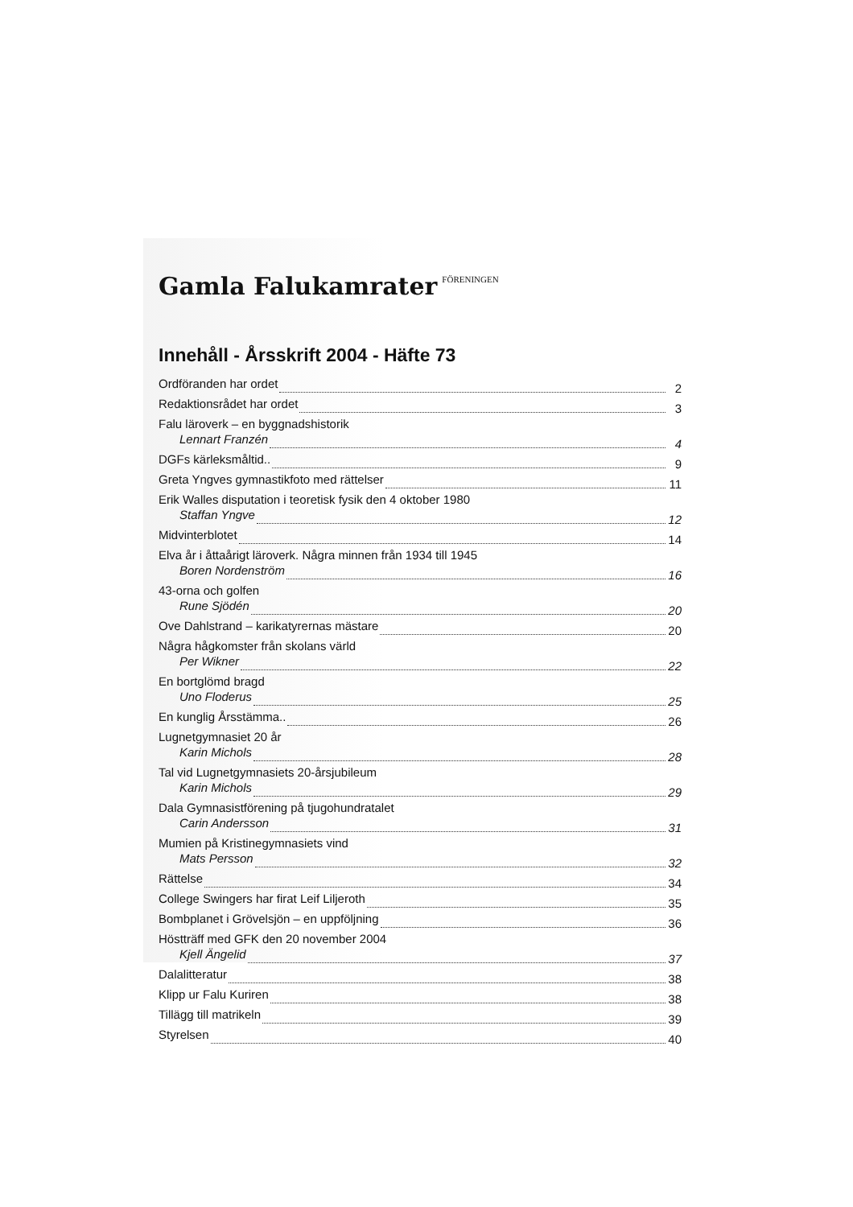Gamla Falukamrater FÖRENINGEN
Innehåll - Årsskrift 2004 - Häfte 73
Ordföranden har ordet 2
Redaktionsrådet har ordet 3
Falu läroverk – en byggnadshistorik
Lennart Franzén 4
DGFs kärleksmåltid.. 9
Greta Yngves gymnastikfoto med rättelser 11
Erik Walles disputation i teoretisk fysik den 4 oktober 1980
Staffan Yngve 12
Midvinterblotet 14
Elva år i åttaårigt läroverk. Några minnen från 1934 till 1945
Boren Nordenström 16
43-orna och golfen
Rune Sjödén 20
Ove Dahlstrand – karikatyrernas mästare 20
Några hågkomster från skolans värld
Per Wikner 22
En bortglömd bragd
Uno Floderus 25
En kunglig Årsstämma.. 26
Lugnetgymnasiet 20 år
Karin Michols 28
Tal vid Lugnetgymnasiets 20-årsjubileum
Karin Michols 29
Dala Gymnasistförening på tjugohundratalet
Carin Andersson 31
Mumien på Kristinegymnasiets vind
Mats Persson 32
Rättelse 34
College Swingers har firat Leif Liljeroth 35
Bombplanet i Grövelsjön – en uppföljning 36
Höstträff med GFK den 20 november 2004
Kjell Ängelid 37
Dalalitteratur 38
Klipp ur Falu Kuriren 38
Tillägg till matrikeln 39
Styrelsen 40